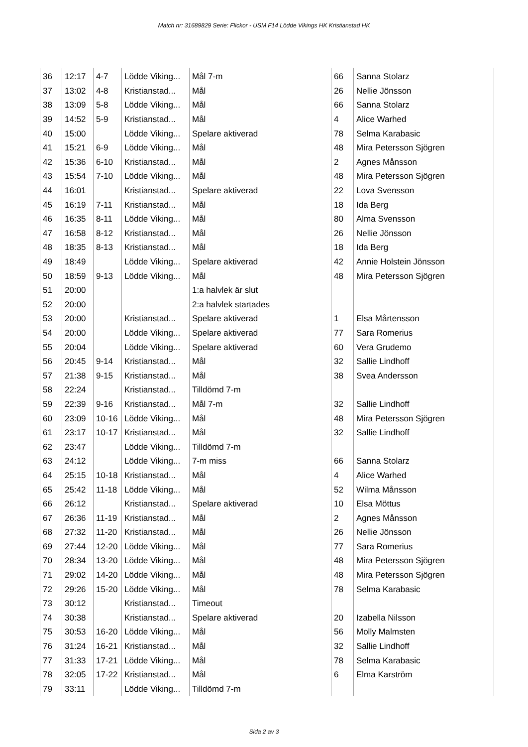Match nr: 31689829 Serie: Flickor - USM F14 Lödde Vikings HK Kristianstad HK
| 36 | 12:17 | 4-7 | Lödde Viking... | Mål 7-m | 66 | Sanna Stolarz |
| 37 | 13:02 | 4-8 | Kristianstad... | Mål | 26 | Nellie Jönsson |
| 38 | 13:09 | 5-8 | Lödde Viking... | Mål | 66 | Sanna Stolarz |
| 39 | 14:52 | 5-9 | Kristianstad... | Mål | 4 | Alice Warhed |
| 40 | 15:00 | | Lödde Viking... | Spelare aktiverad | 78 | Selma Karabasic |
| 41 | 15:21 | 6-9 | Lödde Viking... | Mål | 48 | Mira Petersson Sjögren |
| 42 | 15:36 | 6-10 | Kristianstad... | Mål | 2 | Agnes Månsson |
| 43 | 15:54 | 7-10 | Lödde Viking... | Mål | 48 | Mira Petersson Sjögren |
| 44 | 16:01 | | Kristianstad... | Spelare aktiverad | 22 | Lova Svensson |
| 45 | 16:19 | 7-11 | Kristianstad... | Mål | 18 | Ida Berg |
| 46 | 16:35 | 8-11 | Lödde Viking... | Mål | 80 | Alma Svensson |
| 47 | 16:58 | 8-12 | Kristianstad... | Mål | 26 | Nellie Jönsson |
| 48 | 18:35 | 8-13 | Kristianstad... | Mål | 18 | Ida Berg |
| 49 | 18:49 | | Lödde Viking... | Spelare aktiverad | 42 | Annie Holstein Jönsson |
| 50 | 18:59 | 9-13 | Lödde Viking... | Mål | 48 | Mira Petersson Sjögren |
| 51 | 20:00 | | | 1:a halvlek är slut | | |
| 52 | 20:00 | | | 2:a halvlek startades | | |
| 53 | 20:00 | | Kristianstad... | Spelare aktiverad | 1 | Elsa Mårtensson |
| 54 | 20:00 | | Lödde Viking... | Spelare aktiverad | 77 | Sara Romerius |
| 55 | 20:04 | | Lödde Viking... | Spelare aktiverad | 60 | Vera Grudemo |
| 56 | 20:45 | 9-14 | Kristianstad... | Mål | 32 | Sallie Lindhoff |
| 57 | 21:38 | 9-15 | Kristianstad... | Mål | 38 | Svea Andersson |
| 58 | 22:24 | | Kristianstad... | Tilldömd 7-m | | |
| 59 | 22:39 | 9-16 | Kristianstad... | Mål 7-m | 32 | Sallie Lindhoff |
| 60 | 23:09 | 10-16 | Lödde Viking... | Mål | 48 | Mira Petersson Sjögren |
| 61 | 23:17 | 10-17 | Kristianstad... | Mål | 32 | Sallie Lindhoff |
| 62 | 23:47 | | Lödde Viking... | Tilldömd 7-m | | |
| 63 | 24:12 | | Lödde Viking... | 7-m miss | 66 | Sanna Stolarz |
| 64 | 25:15 | 10-18 | Kristianstad... | Mål | 4 | Alice Warhed |
| 65 | 25:42 | 11-18 | Lödde Viking... | Mål | 52 | Wilma Månsson |
| 66 | 26:12 | | Kristianstad... | Spelare aktiverad | 10 | Elsa Möttus |
| 67 | 26:36 | 11-19 | Kristianstad... | Mål | 2 | Agnes Månsson |
| 68 | 27:32 | 11-20 | Kristianstad... | Mål | 26 | Nellie Jönsson |
| 69 | 27:44 | 12-20 | Lödde Viking... | Mål | 77 | Sara Romerius |
| 70 | 28:34 | 13-20 | Lödde Viking... | Mål | 48 | Mira Petersson Sjögren |
| 71 | 29:02 | 14-20 | Lödde Viking... | Mål | 48 | Mira Petersson Sjögren |
| 72 | 29:26 | 15-20 | Lödde Viking... | Mål | 78 | Selma Karabasic |
| 73 | 30:12 | | Kristianstad... | Timeout | | |
| 74 | 30:38 | | Kristianstad... | Spelare aktiverad | 20 | Izabella Nilsson |
| 75 | 30:53 | 16-20 | Lödde Viking... | Mål | 56 | Molly Malmsten |
| 76 | 31:24 | 16-21 | Kristianstad... | Mål | 32 | Sallie Lindhoff |
| 77 | 31:33 | 17-21 | Lödde Viking... | Mål | 78 | Selma Karabasic |
| 78 | 32:05 | 17-22 | Kristianstad... | Mål | 6 | Elma Karström |
| 79 | 33:11 | | Lödde Viking... | Tilldömd 7-m | | |
Sida 2 av 3